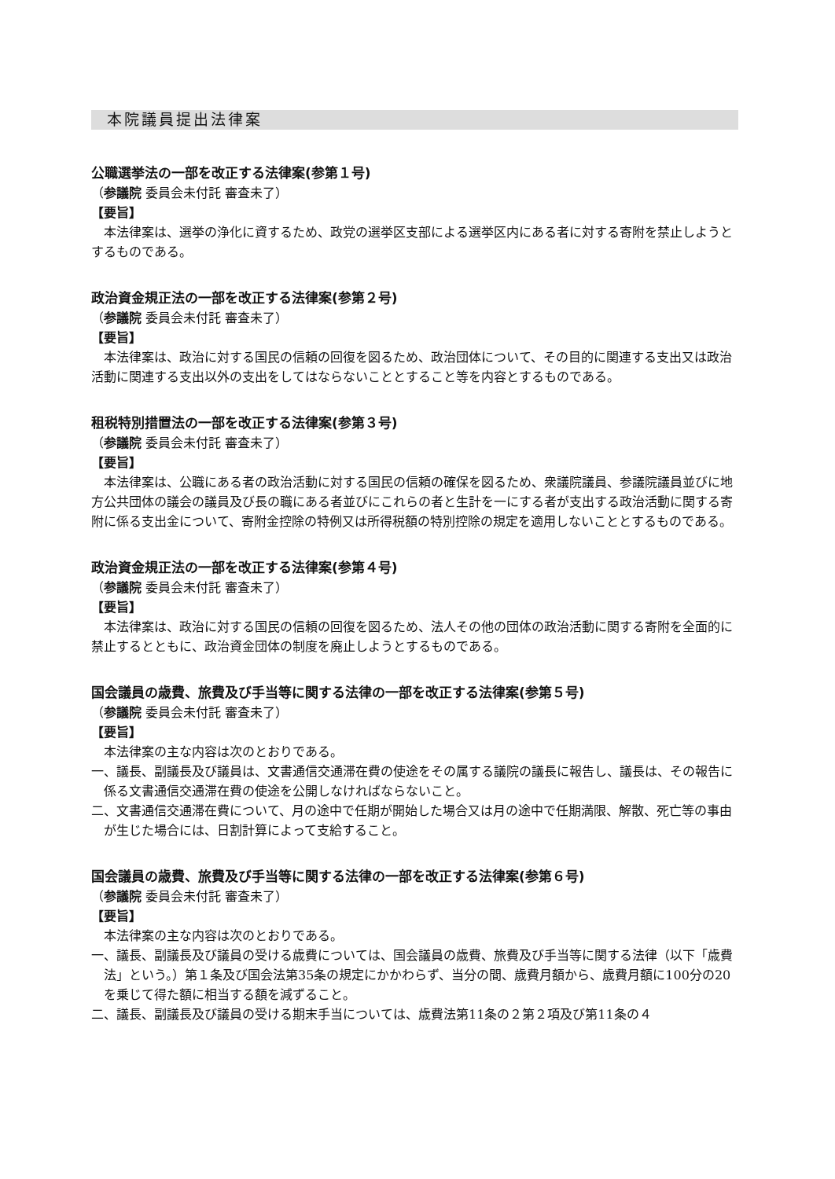本院議員提出法律案
公職選挙法の一部を改正する法律案(参第１号)
（参議院 委員会未付託 審査未了）
【要旨】
本法律案は、選挙の浄化に資するため、政党の選挙区支部による選挙区内にある者に対する寄附を禁止しようとするものである。
政治資金規正法の一部を改正する法律案(参第２号)
（参議院 委員会未付託 審査未了）
【要旨】
本法律案は、政治に対する国民の信頼の回復を図るため、政治団体について、その目的に関連する支出又は政治活動に関連する支出以外の支出をしてはならないこととすること等を内容とするものである。
租税特別措置法の一部を改正する法律案(参第３号)
（参議院 委員会未付託 審査未了）
【要旨】
本法律案は、公職にある者の政治活動に対する国民の信頼の確保を図るため、衆議院議員、参議院議員並びに地方公共団体の議会の議員及び長の職にある者並びにこれらの者と生計を一にする者が支出する政治活動に関する寄附に係る支出金について、寄附金控除の特例又は所得税額の特別控除の規定を適用しないこととするものである。
政治資金規正法の一部を改正する法律案(参第４号)
（参議院 委員会未付託 審査未了）
【要旨】
本法律案は、政治に対する国民の信頼の回復を図るため、法人その他の団体の政治活動に関する寄附を全面的に禁止するとともに、政治資金団体の制度を廃止しようとするものである。
国会議員の歳費、旅費及び手当等に関する法律の一部を改正する法律案(参第５号)
（参議院 委員会未付託 審査未了）
【要旨】
本法律案の主な内容は次のとおりである。
一、議長、副議長及び議員は、文書通信交通滞在費の使途をその属する議院の議長に報告し、議長は、その報告に係る文書通信交通滞在費の使途を公開しなければならないこと。
二、文書通信交通滞在費について、月の途中で任期が開始した場合又は月の途中で任期満限、解散、死亡等の事由が生じた場合には、日割計算によって支給すること。
国会議員の歳費、旅費及び手当等に関する法律の一部を改正する法律案(参第６号)
（参議院 委員会未付託 審査未了）
【要旨】
本法律案の主な内容は次のとおりである。
一、議長、副議長及び議員の受ける歳費については、国会議員の歳費、旅費及び手当等に関する法律（以下「歳費法」という。）第１条及び国会法第35条の規定にかかわらず、当分の間、歳費月額から、歳費月額に100分の20を乗じて得た額に相当する額を減ずること。
二、議長、副議長及び議員の受ける期末手当については、歳費法第11条の２第２項及び第11条の４